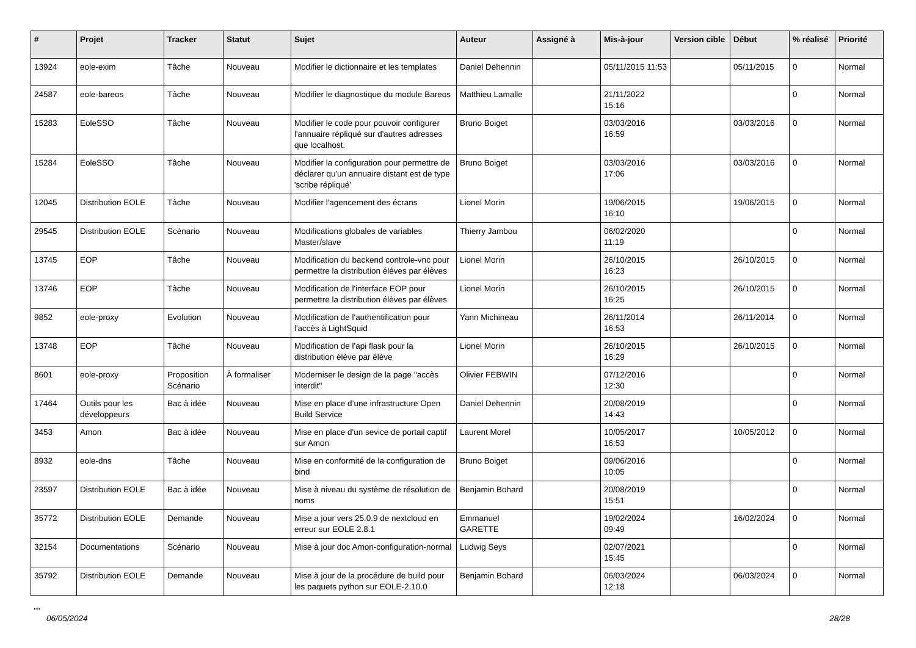| # | Projet | Tracker | Statut | Sujet | Auteur | Assigné à | Mis-à-jour | Version cible | Début | % réalisé | Priorité |
| --- | --- | --- | --- | --- | --- | --- | --- | --- | --- | --- | --- |
| 13924 | eole-exim | Tâche | Nouveau | Modifier le dictionnaire et les templates | Daniel Dehennin | | 05/11/2015 11:53 | | 05/11/2015 | 0 | Normal |
| 24587 | eole-bareos | Tâche | Nouveau | Modifier le diagnostique du module Bareos | Matthieu Lamalle | | 21/11/2022 15:16 | | | 0 | Normal |
| 15283 | EoleSSO | Tâche | Nouveau | Modifier le code pour pouvoir configurer l'annuaire répliqué sur d'autres adresses que localhost. | Bruno Boiget | | 03/03/2016 16:59 | | 03/03/2016 | 0 | Normal |
| 15284 | EoleSSO | Tâche | Nouveau | Modifier la configuration pour permettre de déclarer qu'un annuaire distant est de type 'scribe répliqué' | Bruno Boiget | | 03/03/2016 17:06 | | 03/03/2016 | 0 | Normal |
| 12045 | Distribution EOLE | Tâche | Nouveau | Modifier l'agencement des écrans | Lionel Morin | | 19/06/2015 16:10 | | 19/06/2015 | 0 | Normal |
| 29545 | Distribution EOLE | Scénario | Nouveau | Modifications globales de variables Master/slave | Thierry Jambou | | 06/02/2020 11:19 | | | 0 | Normal |
| 13745 | EOP | Tâche | Nouveau | Modification du backend controle-vnc pour permettre la distribution élèves par élèves | Lionel Morin | | 26/10/2015 16:23 | | 26/10/2015 | 0 | Normal |
| 13746 | EOP | Tâche | Nouveau | Modification de l'interface EOP pour permettre la distribution élèves par élèves | Lionel Morin | | 26/10/2015 16:25 | | 26/10/2015 | 0 | Normal |
| 9852 | eole-proxy | Evolution | Nouveau | Modification de l'authentification pour l'accès à LightSquid | Yann Michineau | | 26/11/2014 16:53 | | 26/11/2014 | 0 | Normal |
| 13748 | EOP | Tâche | Nouveau | Modification de l'api flask pour la distribution élève par élève | Lionel Morin | | 26/10/2015 16:29 | | 26/10/2015 | 0 | Normal |
| 8601 | eole-proxy | Proposition Scénario | À formaliser | Moderniser le design de la page "accès interdit" | Olivier FEBWIN | | 07/12/2016 12:30 | | | 0 | Normal |
| 17464 | Outils pour les développeurs | Bac à idée | Nouveau | Mise en place d’une infrastructure Open Build Service | Daniel Dehennin | | 20/08/2019 14:43 | | | 0 | Normal |
| 3453 | Amon | Bac à idée | Nouveau | Mise en place d'un sevice de portail captif sur Amon | Laurent Morel | | 10/05/2017 16:53 | | 10/05/2012 | 0 | Normal |
| 8932 | eole-dns | Tâche | Nouveau | Mise en conformité de la configuration de bind | Bruno Boiget | | 09/06/2016 10:05 | | | 0 | Normal |
| 23597 | Distribution EOLE | Bac à idée | Nouveau | Mise à niveau du système de résolution de noms | Benjamin Bohard | | 20/08/2019 15:51 | | | 0 | Normal |
| 35772 | Distribution EOLE | Demande | Nouveau | Mise a jour vers 25.0.9 de nextcloud en erreur sur EOLE 2.8.1 | Emmanuel GARETTE | | 19/02/2024 09:49 | | 16/02/2024 | 0 | Normal |
| 32154 | Documentations | Scénario | Nouveau | Mise à jour doc Amon-configuration-normal | Ludwig Seys | | 02/07/2021 15:45 | | | 0 | Normal |
| 35792 | Distribution EOLE | Demande | Nouveau | Mise à jour de la procédure de build pour les paquets python sur EOLE-2.10.0 | Benjamin Bohard | | 06/03/2024 12:18 | | 06/03/2024 | 0 | Normal |
...
06/05/2024 28/28